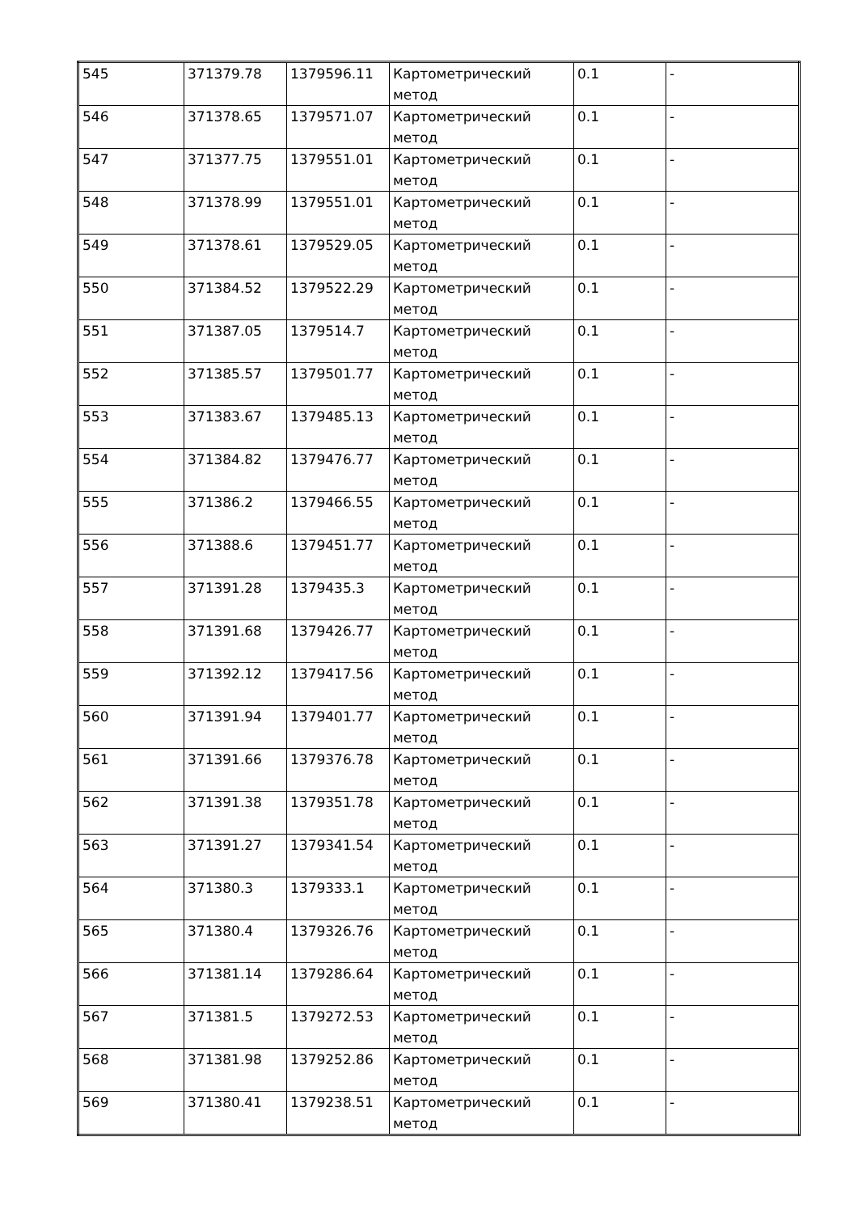| 545 | 371379.78 | 1379596.11 | Картометрический метод | 0.1 | - |
| 546 | 371378.65 | 1379571.07 | Картометрический метод | 0.1 | - |
| 547 | 371377.75 | 1379551.01 | Картометрический метод | 0.1 | - |
| 548 | 371378.99 | 1379551.01 | Картометрический метод | 0.1 | - |
| 549 | 371378.61 | 1379529.05 | Картометрический метод | 0.1 | - |
| 550 | 371384.52 | 1379522.29 | Картометрический метод | 0.1 | - |
| 551 | 371387.05 | 1379514.7 | Картометрический метод | 0.1 | - |
| 552 | 371385.57 | 1379501.77 | Картометрический метод | 0.1 | - |
| 553 | 371383.67 | 1379485.13 | Картометрический метод | 0.1 | - |
| 554 | 371384.82 | 1379476.77 | Картометрический метод | 0.1 | - |
| 555 | 371386.2 | 1379466.55 | Картометрический метод | 0.1 | - |
| 556 | 371388.6 | 1379451.77 | Картометрический метод | 0.1 | - |
| 557 | 371391.28 | 1379435.3 | Картометрический метод | 0.1 | - |
| 558 | 371391.68 | 1379426.77 | Картометрический метод | 0.1 | - |
| 559 | 371392.12 | 1379417.56 | Картометрический метод | 0.1 | - |
| 560 | 371391.94 | 1379401.77 | Картометрический метод | 0.1 | - |
| 561 | 371391.66 | 1379376.78 | Картометрический метод | 0.1 | - |
| 562 | 371391.38 | 1379351.78 | Картометрический метод | 0.1 | - |
| 563 | 371391.27 | 1379341.54 | Картометрический метод | 0.1 | - |
| 564 | 371380.3 | 1379333.1 | Картометрический метод | 0.1 | - |
| 565 | 371380.4 | 1379326.76 | Картометрический метод | 0.1 | - |
| 566 | 371381.14 | 1379286.64 | Картометрический метод | 0.1 | - |
| 567 | 371381.5 | 1379272.53 | Картометрический метод | 0.1 | - |
| 568 | 371381.98 | 1379252.86 | Картометрический метод | 0.1 | - |
| 569 | 371380.41 | 1379238.51 | Картометрический метод | 0.1 | - |